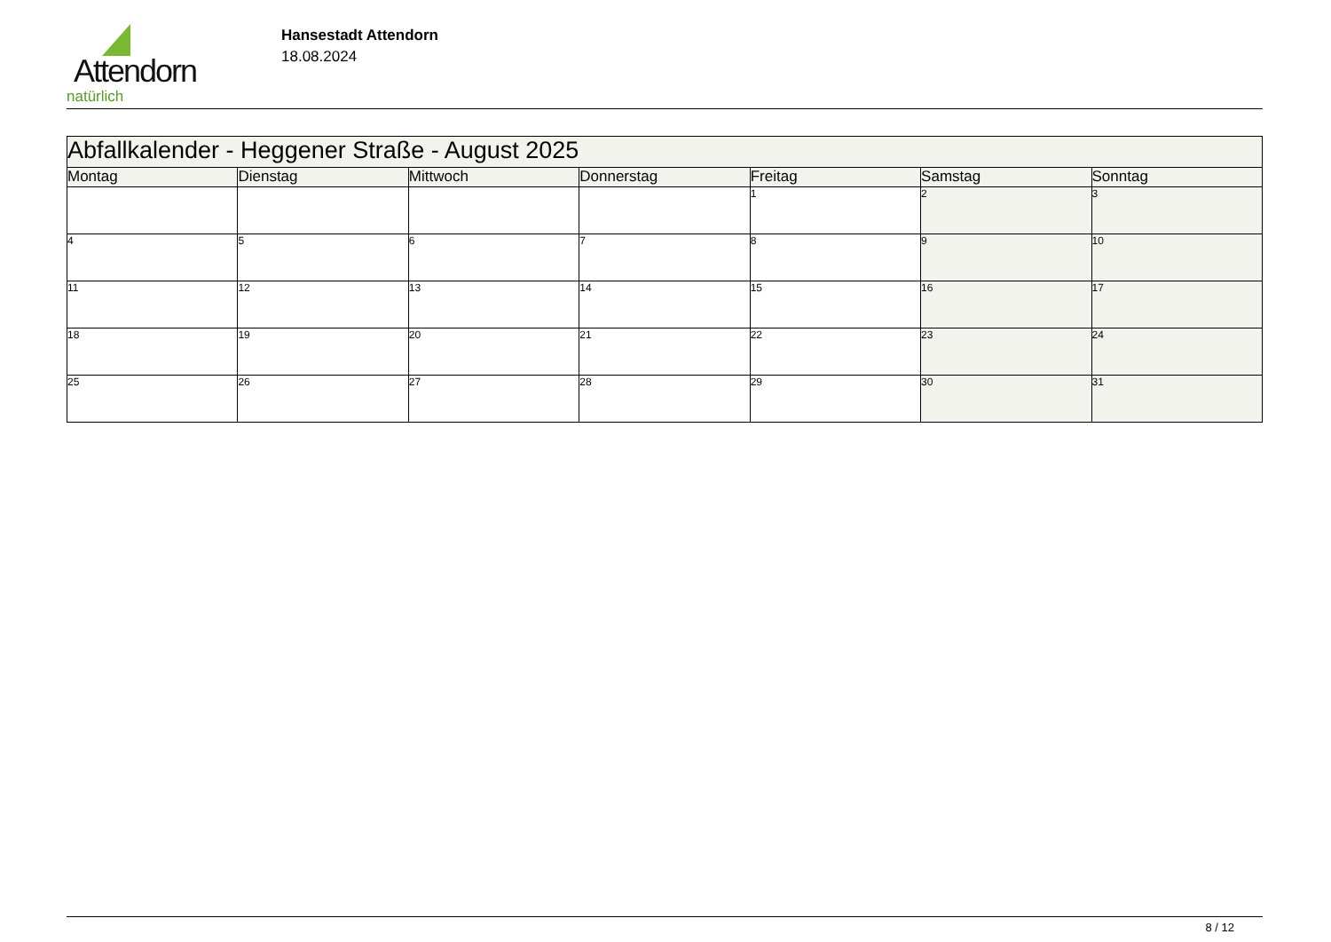Attendorn
natürlich
Hansestadt Attendorn
18.08.2024
| Abfallkalender - Heggener Straße - August 2025 | | | | | | |
| Montag | Dienstag | Mittwoch | Donnerstag | Freitag | Samstag | Sonntag |
| | | | | 1 | 2 | 3 |
| 4 | 5 | 6 | 7 | 8 | 9 | 10 |
| 11 | 12 | 13 | 14 | 15 | 16 | 17 |
| 18 | 19 | 20 | 21 | 22 | 23 | 24 |
| 25 | 26 | 27 | 28 | 29 | 30 | 31 |
8 / 12